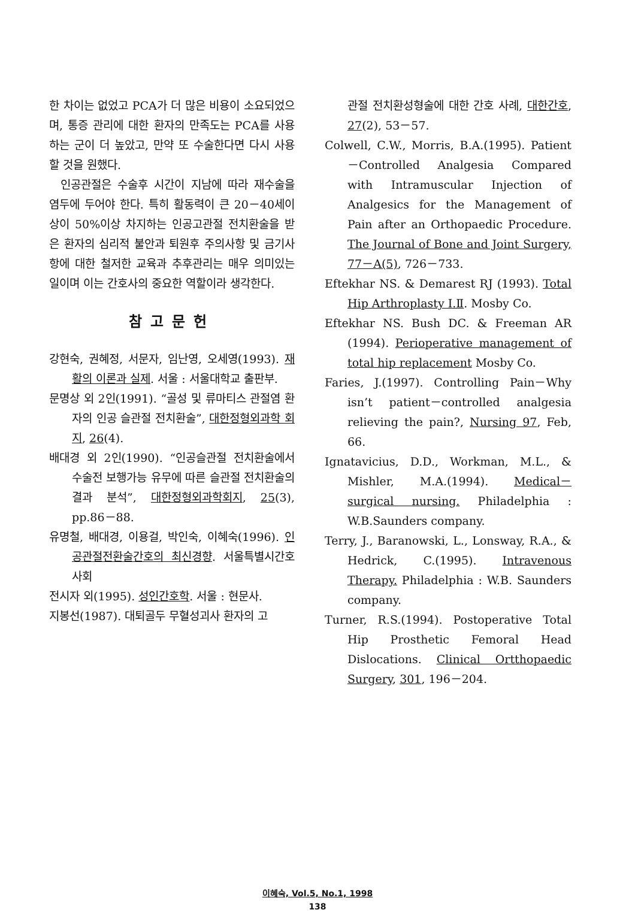한 차이는 없었고 PCA가 더 많은 비용이 소요되었으며, 통증 관리에 대한 환자의 만족도는 PCA를 사용하는 군이 더 높았고, 만약 또 수술한다면 다시 사용할 것을 원했다.
인공관절은 수술후 시간이 지남에 따라 재수술을 염두에 두어야 한다. 특히 활동력이 큰 20－40세이상이 50%이상 차지하는 인공고관절 전치환술을 받은 환자의 심리적 불안과 퇴원후 주의사항 및 금기사항에 대한 철저한 교육과 추후관리는 매우 의미있는 일이며 이는 간호사의 중요한 역할이라 생각한다.
참고문헌
강현숙, 권혜정, 서문자, 임난영, 오세영(1993). 재활의 이론과 실제. 서울 : 서울대학교 출판부.
문명상 외 2인(1991). “골성 및 류마티스 관절염 환자의 인공 슬관절 전치환술”, 대한정형외과학 회지, 26(4).
배대경 외 2인(1990). “인공슬관절 전치환술에서 수술전 보행가능 유무에 따른 슬관절 전치환술의 결과 분석”, 대한정형외과학회지, 25(3), pp.86－88.
유명철, 배대경, 이용걸, 박인숙, 이혜숙(1996). 인공관절전환술간호의 최신경향. 서울특별시간호사회
전시자 외(1995). 성인간호학. 서울 : 현문사.
지봉선(1987). 대퇴골두 무혈성괴사 환자의 고
관절 전치환성형술에 대한 간호 사례, 대한간호, 27(2), 53－57.
Colwell, C.W., Morris, B.A.(1995). Patient－Controlled Analgesia Compared with Intramuscular Injection of Analgesics for the Management of Pain after an Orthopaedic Procedure. The Journal of Bone and Joint Surgery, 77－A(5), 726－733.
Eftekhar NS. & Demarest RJ (1993). Total Hip Arthroplasty Ⅰ.Ⅱ. Mosby Co.
Eftekhar NS. Bush DC. & Freeman AR (1994). Perioperative management of total hip replacement Mosby Co.
Faries, J.(1997). Controlling Pain－Why isn’t patient－controlled analgesia relieving the pain?, Nursing 97, Feb, 66.
Ignatavicius, D.D., Workman, M.L., & Mishler, M.A.(1994). Medical－surgical nursing. Philadelphia : W.B.Saunders company.
Terry, J., Baranowski, L., Lonsway, R.A., & Hedrick, C.(1995). Intravenous Therapy. Philadelphia : W.B. Saunders company.
Turner, R.S.(1994). Postoperative Total Hip Prosthetic Femoral Head Dislocations. Clinical Ortthopaedic Surgery, 301, 196－204.
이혜숙, Vol.5, No.1, 1998
138